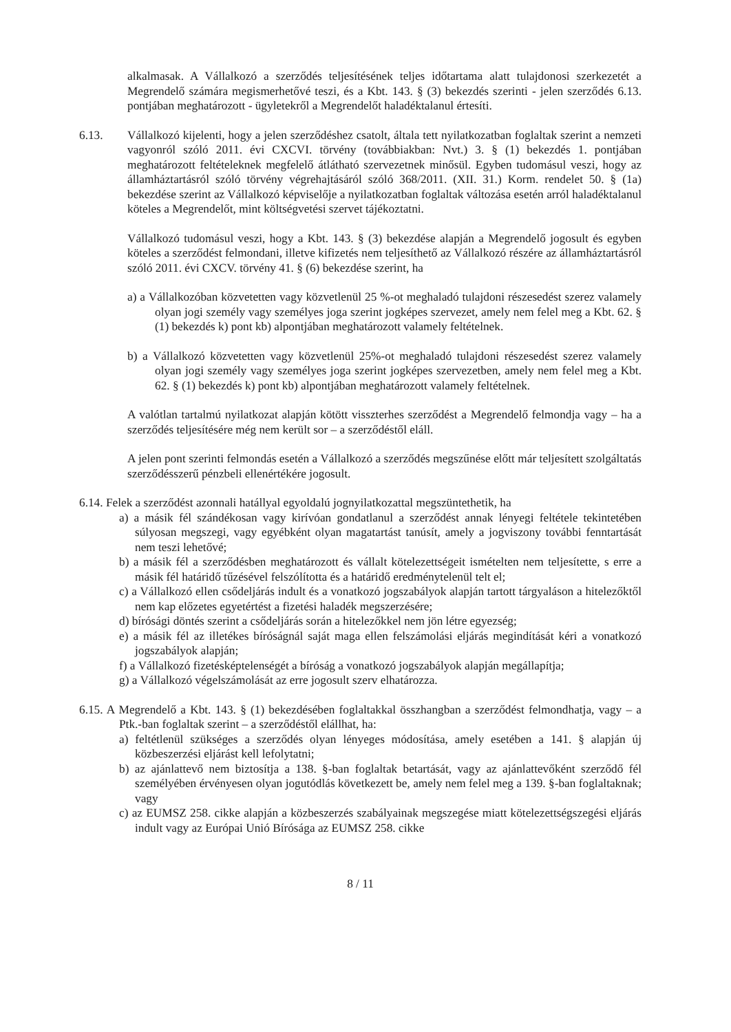alkalmasak. A Vállalkozó a szerződés teljesítésének teljes időtartama alatt tulajdonosi szerkezetét a Megrendelő számára megismerhetővé teszi, és a Kbt. 143. § (3) bekezdés szerinti - jelen szerződés 6.13. pontjában meghatározott - ügyletekről a Megrendelőt haladéktalanul értesíti.
6.13. Vállalkozó kijelenti, hogy a jelen szerződéshez csatolt, általa tett nyilatkozatban foglaltak szerint a nemzeti vagyonról szóló 2011. évi CXCVI. törvény (továbbiakban: Nvt.) 3. § (1) bekezdés 1. pontjában meghatározott feltételeknek megfelelő átlátható szervezetnek minősül. Egyben tudomásul veszi, hogy az államháztartásról szóló törvény végrehajtásáról szóló 368/2011. (XII. 31.) Korm. rendelet 50. § (1a) bekezdése szerint az Vállalkozó képviselője a nyilatkozatban foglaltak változása esetén arról haladéktalanul köteles a Megrendelőt, mint költségvetési szervet tájékoztatni.
Vállalkozó tudomásul veszi, hogy a Kbt. 143. § (3) bekezdése alapján a Megrendelő jogosult és egyben köteles a szerződést felmondani, illetve kifizetés nem teljesíthető az Vállalkozó részére az államháztartásról szóló 2011. évi CXCV. törvény 41. § (6) bekezdése szerint, ha
a) a Vállalkozóban közvetetten vagy közvetlenül 25 %-ot meghaladó tulajdoni részesedést szerez valamely olyan jogi személy vagy személyes joga szerint jogképes szervezet, amely nem felel meg a Kbt. 62. § (1) bekezdés k) pont kb) alpontjában meghatározott valamely feltételnek.
b) a Vállalkozó közvetetten vagy közvetlenül 25%-ot meghaladó tulajdoni részesedést szerez valamely olyan jogi személy vagy személyes joga szerint jogképes szervezetben, amely nem felel meg a Kbt. 62. § (1) bekezdés k) pont kb) alpontjában meghatározott valamely feltételnek.
A valótlan tartalmú nyilatkozat alapján kötött visszterhes szerződést a Megrendelő felmondja vagy – ha a szerződés teljesítésére még nem került sor – a szerződéstől eláll.
A jelen pont szerinti felmondás esetén a Vállalkozó a szerződés megszűnése előtt már teljesített szolgáltatás szerződésszerű pénzbeli ellenértékére jogosult.
6.14. Felek a szerződést azonnali hatállyal egyoldalú jognyilatkozattal megszüntethetik, ha
a) a másik fél szándékosan vagy kirívóan gondatlanul a szerződést annak lényegi feltétele tekintetében súlyosan megszegi, vagy egyébként olyan magatartást tanúsít, amely a jogviszony további fenntartását nem teszi lehetővé;
b) a másik fél a szerződésben meghatározott és vállalt kötelezettségeit ismételten nem teljesítette, s erre a másik fél határidő tűzésével felszólította és a határidő eredménytelenül telt el;
c) a Vállalkozó ellen csődeljárás indult és a vonatkozó jogszabályok alapján tartott tárgyaláson a hitelezőktől nem kap előzetes egyetértést a fizetési haladék megszerzésére;
d) bírósági döntés szerint a csődeljárás során a hitelezőkkel nem jön létre egyezség;
e) a másik fél az illetékes bíróságnál saját maga ellen felszámolási eljárás megindítását kéri a vonatkozó jogszabályok alapján;
f) a Vállalkozó fizetésképtelenségét a bíróság a vonatkozó jogszabályok alapján megállapítja;
g) a Vállalkozó végelszámolását az erre jogosult szerv elhatározza.
6.15. A Megrendelő a Kbt. 143. § (1) bekezdésében foglaltakkal összhangban a szerződést felmondhatja, vagy – a Ptk.-ban foglaltak szerint – a szerződéstől elállhat, ha:
a) feltétlenül szükséges a szerződés olyan lényeges módosítása, amely esetében a 141. § alapján új közbeszerzési eljárást kell lefolytatni;
b) az ajánlattevő nem biztosítja a 138. §-ban foglaltak betartását, vagy az ajánlattevőként szerződő fél személyében érvényesen olyan jogutódlás következett be, amely nem felel meg a 139. §-ban foglaltaknak; vagy
c) az EUMSZ 258. cikke alapján a közbeszerzés szabályainak megszegése miatt kötelezettségszegési eljárás indult vagy az Európai Unió Bírósága az EUMSZ 258. cikke
8 / 11